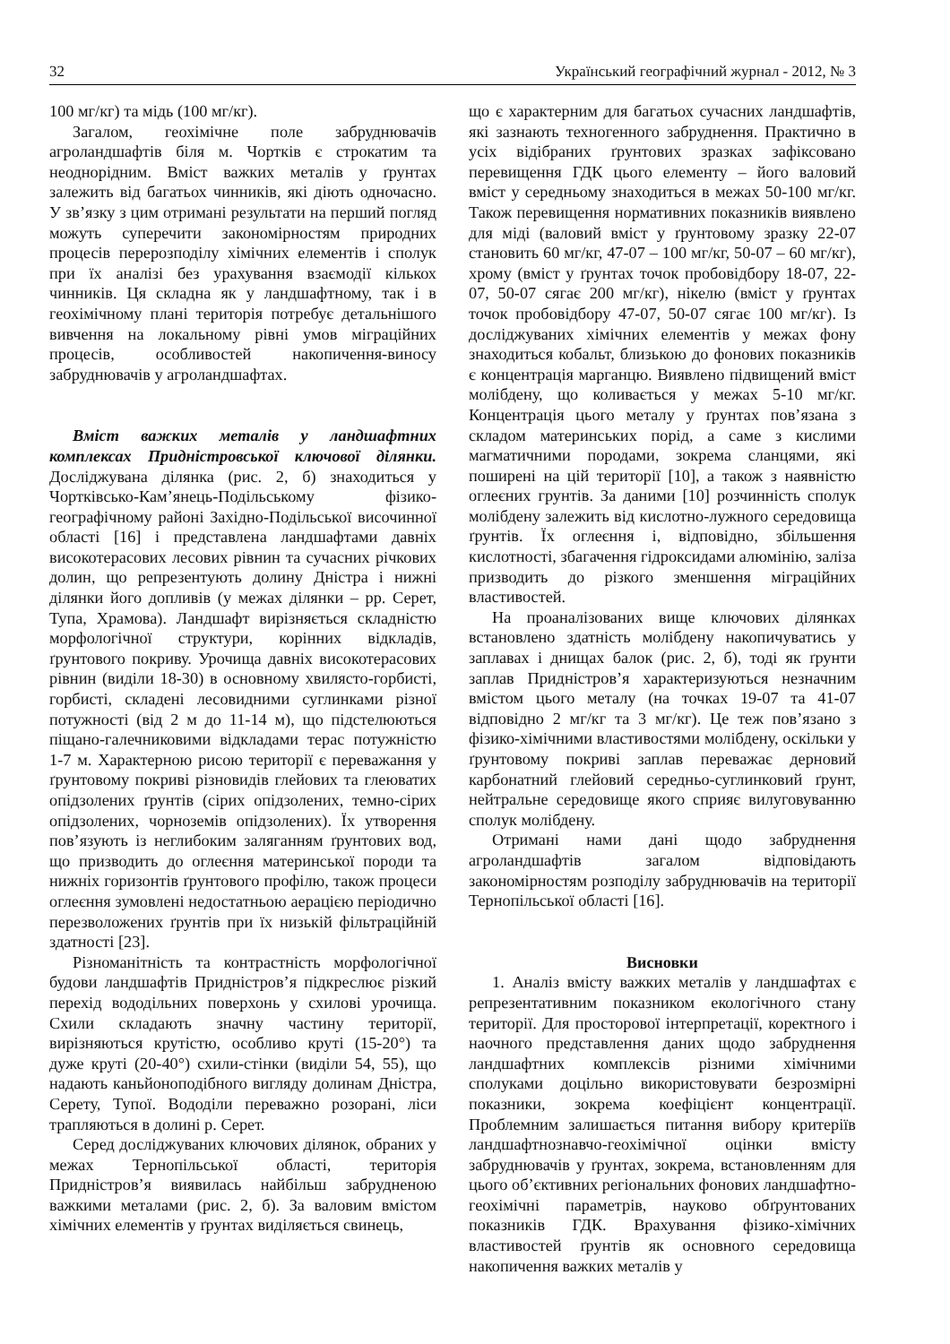32 Український географічний журнал - 2012, № 3
100 мг/кг) та мідь (100 мг/кг).
Загалом, геохімічне поле забруднювачів агроландшафтів біля м. Чортків є строкатим та неоднорідним. Вміст важких металів у ґрунтах залежить від багатьох чинників, які діють одночасно. У зв’язку з цим отримані результати на перший погляд можуть суперечити закономірностям природних процесів перерозподілу хімічних елементів і сполук при їх аналізі без урахування взаємодії кількох чинників. Ця складна як у ландшафтному, так і в геохімічному плані територія потребує детальнішого вивчення на локальному рівні умов міграційних процесів, особливостей накопичення-виносу забруднювачів у агроландшафтах.
Вміст важких металів у ландшафтних комплексах Придністровської ключової ділянки. Досліджувана ділянка (рис. 2, б) знаходиться у Чортківсько-Кам’янець-Подільському фізико-географічному районі Західно-Подільської височинної області [16] і представлена ландшафтами давніх високотерасових лесових рівнин та сучасних річкових долин, що репрезентують долину Дністра і нижні ділянки його допливів (у межах ділянки – рр. Серет, Тупа, Храмова). Ландшафт вирізняється складністю морфологічної структури, корінних відкладів, ґрунтового покриву. Урочища давніх високотерасових рівнин (виділи 18-30) в основному хвилясто-горбисті, горбисті, складені лесовидними суглинками різної потужності (від 2 м до 11-14 м), що підстелюються піщано-галечниковими відкладами терас потужністю 1-7 м. Характерною рисою території є переважання у ґрунтовому покриві різновидів глейових та глеюватих опідзолених ґрунтів (сірих опідзолених, темно-сірих опідзолених, чорноземів опідзолених). Їх утворення пов’язують із неглибоким заляганням ґрунтових вод, що призводить до оглеєння материнської породи та нижніх горизонтів ґрунтового профілю, також процеси оглеєння зумовлені недостатньою аерацією періодично перезволожених ґрунтів при їх низькій фільтраційній здатності [23].
Різноманітність та контрастність морфологічної будови ландшафтів Придністров’я підкреслює різкий перехід вододільних поверхонь у схилові урочища. Схили складають значну частину території, вирізняються крутістю, особливо круті (15-20°) та дуже круті (20-40°) схили-стінки (виділи 54, 55), що надають каньйоноподібного вигляду долинам Дністра, Серету, Тупої. Вододіли переважно розорані, ліси трапляються в долині р. Серет.
Серед досліджуваних ключових ділянок, обраних у межах Тернопільської області, територія Придністров’я виявилась найбільш забрудненою важкими металами (рис. 2, б). За валовим вмістом хімічних елементів у ґрунтах виділяється свинець,
що є характерним для багатьох сучасних ландшафтів, які зазнають техногенного забруднення. Практично в усіх відібраних ґрунтових зразках зафіксовано перевищення ГДК цього елементу – його валовий вміст у середньому знаходиться в межах 50-100 мг/кг. Також перевищення нормативних показників виявлено для міді (валовий вміст у ґрунтовому зразку 22-07 становить 60 мг/кг, 47-07 – 100 мг/кг, 50-07 – 60 мг/кг), хрому (вміст у ґрунтах точок пробовідбору 18-07, 22-07, 50-07 сягає 200 мг/кг), нікелю (вміст у ґрунтах точок пробовідбору 47-07, 50-07 сягає 100 мг/кг). Із досліджуваних хімічних елементів у межах фону знаходиться кобальт, близькою до фонових показників є концентрація марганцю. Виявлено підвищений вміст молібдену, що коливається у межах 5-10 мг/кг. Концентрація цього металу у ґрунтах пов’язана з складом материнських порід, а саме з кислими магматичними породами, зокрема сланцями, які поширені на цій території [10], а також з наявністю оглеєних грунтів. За даними [10] розчинність сполук молібдену залежить від кислотно-лужного середовища ґрунтів. Їх оглеєння і, відповідно, збільшення кислотності, збагачення гідроксидами алюмінію, заліза призводить до різкого зменшення міграційних властивостей.
На проаналізованих вище ключових ділянках встановлено здатність молібдену накопичуватись у заплавах і днищах балок (рис. 2, б), тоді як ґрунти заплав Придністров’я характеризуються незначним вмістом цього металу (на точках 19-07 та 41-07 відповідно 2 мг/кг та 3 мг/кг). Це теж пов’язано з фізико-хімічними властивостями молібдену, оскільки у ґрунтовому покриві заплав переважає дерновий карбонатний глейовий середньо-суглинковий ґрунт, нейтральне середовище якого сприяє вилуговуванню сполук молібдену.
Отримані нами дані щодо забруднення агроландшафтів загалом відповідають закономірностям розподілу забруднювачів на території Тернопільської області [16].
Висновки
1. Аналіз вмісту важких металів у ландшафтах є репрезентативним показником екологічного стану території. Для просторової інтерпретації, коректного і наочного представлення даних щодо забруднення ландшафтних комплексів різними хімічними сполуками доцільно використовувати безрозмірні показники, зокрема коефіцієнт концентрації. Проблемним залишається питання вибору критеріїв ландшафтнознавчо-геохімічної оцінки вмісту забруднювачів у ґрунтах, зокрема, встановленням для цього об’єктивних регіональних фонових ландшафтно-геохімічні параметрів, науково обґрунтованих показників ГДК. Врахування фізико-хімічних властивостей ґрунтів як основного середовища накопичення важких металів у